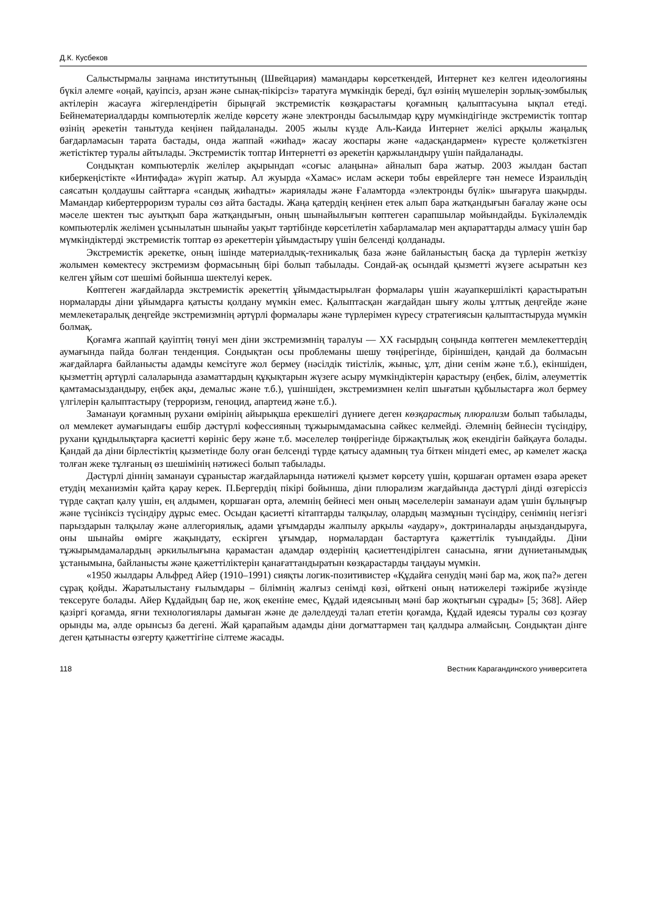Д.К. Кусбеков
Салыстырмалы заңнама институтының (Швейцария) мамандары көрсеткендей, Интернет кез келген идеологияны бүкіл әлемге «оңай, қауіпсіз, арзан және сынақ-пікірсіз» таратуға мүмкіндік береді, бұл өзінің мүшелерін зорлық-зомбылық актілерін жасауға жігерлендіретін бірыңғай экстремистік көзқарастағы қоғамның қалыптасуына ықпал етеді. Бейнематериалдарды компьютерлік желіде көрсету және электронды басылымдар құру мүмкіндігінде экстремистік топтар өзінің әрекетін танытуда кеңінен пайдаланады. 2005 жылы күзде Аль-Каида Интернет желісі арқылы жаңалық бағдарламасын тарата бастады, онда жаппай «жиһад» жасау жоспары және «адасқандармен» күресте қолжеткізген жетістіктер туралы айтылады. Экстремистік топтар Интернетті өз әрекетін қаржыландыру үшін пайдаланады.
Сондықтан компьютерлік желілер ақырындап «соғыс алаңына» айналып бара жатыр. 2003 жылдан бастап киберкеңістікте «Интифада» жүріп жатыр. Ал жуырда «Хамас» ислам әскери тобы еврейлерге тән немесе Израильдің саясатын қолдаушы сайттарға «сандық жиһадты» жариялады және Ғаламторда «электронды бүлік» шығаруға шақырды. Мамандар кибертерроризм туралы сөз айта бастады. Жаңа қатердің кеңінен етек алып бара жатқандығын бағалау және осы мәселе шектен тыс ауытқып бара жатқандығын, оның шынайылығын көптеген сарапшылар мойындайды. Бүкіләлемдік компьютерлік желімен ұсынылатын шынайы уақыт тәртібінде көрсетілетін хабарламалар мен ақпараттарды алмасу үшін бар мүмкіндіктерді экстремистік топтар өз әрекеттерін ұйымдастыру үшін белсенді қолданады.
Экстремистік әрекетке, оның ішінде материалдық-техникалық база және байланыстың басқа да түрлерін жеткізу жолымен көмектесу экстремизм формасының бірі болып табылады. Сондай-ақ осындай қызметті жүзеге асыратын кез келген ұйым сот шешімі бойынша шектелуі керек.
Көптеген жағдайларда экстремистік әрекеттің ұйымдастырылған формалары үшін жауапкершілікті қарастыратын нормаларды діни ұйымдарға қатысты қолдану мүмкін емес. Қалыптасқан жағдайдан шығу жолы ұлттық деңгейде және мемлекетаралық деңгейде экстремизмнің әртүрлі формалары және түрлерімен күресу стратегиясын қалыптастыруда мүмкін болмақ.
Қоғамға жаппай қауіптің төнуі мен діни экстремизмнің таралуы — ХХ ғасырдың соңында көптеген мемлекеттердің аумағында пайда болған тенденция. Сондықтан осы проблеманы шешу төңірегінде, біріншіден, қандай да болмасын жағдайларға байланысты адамды кемсітуге жол бермеу (нәсілдік тиістілік, жыныс, ұлт, діни сенім және т.б.), екіншіден, қызметтің әртүрлі салаларында азаматтардың құқықтарын жүзеге асыру мүмкіндіктерін қарастыру (еңбек, білім, әлеуметтік қамтамасыздандыру, еңбек ақы, демалыс және т.б.), үшіншіден, экстремизмнен келіп шығатын құбылыстарға жол бермеу үлгілерін қалыптастыру (терроризм, геноцид, апартеид және т.б.).
Заманауи қоғамның рухани өмірінің айырықша ерекшелігі дүниеге деген көзқарастық плюрализм болып табылады, ол мемлекет аумағындағы ешбір дәстүрлі кофессияның тұжырымдамасына сәйкес келмейді. Әлемнің бейнесін түсіндіру, рухани құндылықтарға қасиетті көрініс беру және т.б. мәселелер төңірегінде біржақтылық жоқ екендігін байқауға болады. Қандай да діни бірлестіктің қызметінде болу оған белсенді түрде қатысу адамның туа біткен міндеті емес, әр кәмелет жасқа толған жеке тұлғаның өз шешімінің нәтижесі болып табылады.
Дәстүрлі діннің заманауи сұраныстар жағдайларында нәтижелі қызмет көрсету үшін, қоршаған ортамен өзара әрекет етудің механизмін қайта қарау керек. П.Бергердің пікірі бойынша, діни плюрализм жағдайында дәстүрлі дінді өзгеріссіз түрде сақтап қалу үшін, ең алдымен, қоршаған орта, әлемнің бейнесі мен оның мәселелерін заманауи адам үшін бұлыңғыр және түсініксіз түсіндіру дұрыс емес. Осыдан қасиетті кітаптарды талқылау, олардың мазмұнын түсіндіру, сенімнің негізгі парыздарын талқылау және аллегориялық, адами ұғымдарды жалпылу арқылы «аудару», доктриналарды аңыздандыруға, оны шынайы өмірге жақындату, ескірген ұғымдар, нормалардан бастартуға қажеттілік туындайды. Діни тұжырымдамалардың әркилылығына қарамастан адамдар өздерінің қасиеттендірілген санасына, яғни дүниетанымдық ұстанымына, байланысты және қажеттіліктерін қанағаттандыратын көзқарастарды таңдауы мүмкін.
«1950 жылдары Альфред Айер (1910–1991) сияқты логик-позитивистер «Құдайға сенудің мәні бар ма, жоқ па?» деген сұрақ қойды. Жаратылыстану ғылымдары – білімнің жалғыз сенімді көзі, өйткені оның нәтижелері тәжірибе жүзінде тексеруге болады. Айер Құдайдың бар не, жоқ екеніне емес, Құдай идеясының мәні бар жоқтығын сұрады» [5; 368]. Айер қазіргі қоғамда, яғни технологиялары дамыған және де дәлелдеуді талап ететін қоғамда, Құдай идеясы туралы сөз қозғау орынды ма, әлде орынсыз ба дегені. Жай қарапайым адамды діни догматтармен таң қалдыра алмайсың. Сондықтан дінге деген қатынасты өзгерту қажеттігіне сілтеме жасады.
118 Вестник Карагандинского университета